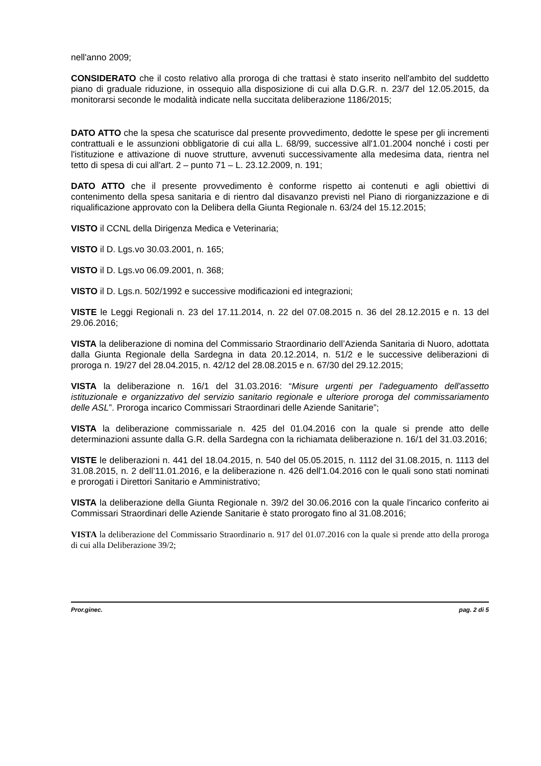nell'anno 2009;
CONSIDERATO che il costo relativo alla proroga di che trattasi è stato inserito nell'ambito del suddetto piano di graduale riduzione, in ossequio alla disposizione di cui alla D.G.R. n. 23/7 del 12.05.2015, da monitorarsi seconde le modalità indicate nella succitata deliberazione 1186/2015;
DATO ATTO che la spesa che scaturisce dal presente provvedimento, dedotte le spese per gli incrementi contrattuali e le assunzioni obbligatorie di cui alla L. 68/99, successive all'1.01.2004 nonché i costi per l'istituzione e attivazione di nuove strutture, avvenuti successivamente alla medesima data, rientra nel tetto di spesa di cui all'art. 2 – punto 71 – L. 23.12.2009, n. 191;
DATO ATTO che il presente provvedimento è conforme rispetto ai contenuti e agli obiettivi di contenimento della spesa sanitaria e di rientro dal disavanzo previsti nel Piano di riorganizzazione e di riqualificazione approvato con la Delibera della Giunta Regionale n. 63/24 del 15.12.2015;
VISTO il CCNL della Dirigenza Medica e Veterinaria;
VISTO il D. Lgs.vo 30.03.2001, n. 165;
VISTO il D. Lgs.vo 06.09.2001, n. 368;
VISTO il D. Lgs.n. 502/1992 e successive modificazioni ed integrazioni;
VISTE le Leggi Regionali n. 23 del 17.11.2014, n. 22 del 07.08.2015 n. 36 del 28.12.2015 e n. 13 del 29.06.2016;
VISTA la deliberazione di nomina del Commissario Straordinario dell’Azienda Sanitaria di Nuoro, adottata dalla Giunta Regionale della Sardegna in data 20.12.2014, n. 51/2 e le successive deliberazioni di proroga n. 19/27 del 28.04.2015, n. 42/12 del 28.08.2015 e n. 67/30 del 29.12.2015;
VISTA la deliberazione n. 16/1 del 31.03.2016: “Misure urgenti per l'adeguamento dell'assetto istituzionale e organizzativo del servizio sanitario regionale e ulteriore proroga del commissariamento delle ASL”. Proroga incarico Commissari Straordinari delle Aziende Sanitarie”;
VISTA la deliberazione commissariale n. 425 del 01.04.2016 con la quale si prende atto delle determinazioni assunte dalla G.R. della Sardegna con la richiamata deliberazione n. 16/1 del 31.03.2016;
VISTE le deliberazioni n. 441 del 18.04.2015, n. 540 del 05.05.2015, n. 1112 del 31.08.2015, n. 1113 del 31.08.2015, n. 2 dell’11.01.2016, e la deliberazione n. 426 dell'1.04.2016 con le quali sono stati nominati e prorogati i Direttori Sanitario e Amministrativo;
VISTA la deliberazione della Giunta Regionale n. 39/2 del 30.06.2016 con la quale l'incarico conferito ai Commissari Straordinari delle Aziende Sanitarie è stato prorogato fino al 31.08.2016;
VISTA la deliberazione del Commissario Straordinario n. 917 del 01.07.2016 con la quale si prende atto della proroga di cui alla Deliberazione 39/2;
Pror.ginec. pag. 2 di 5